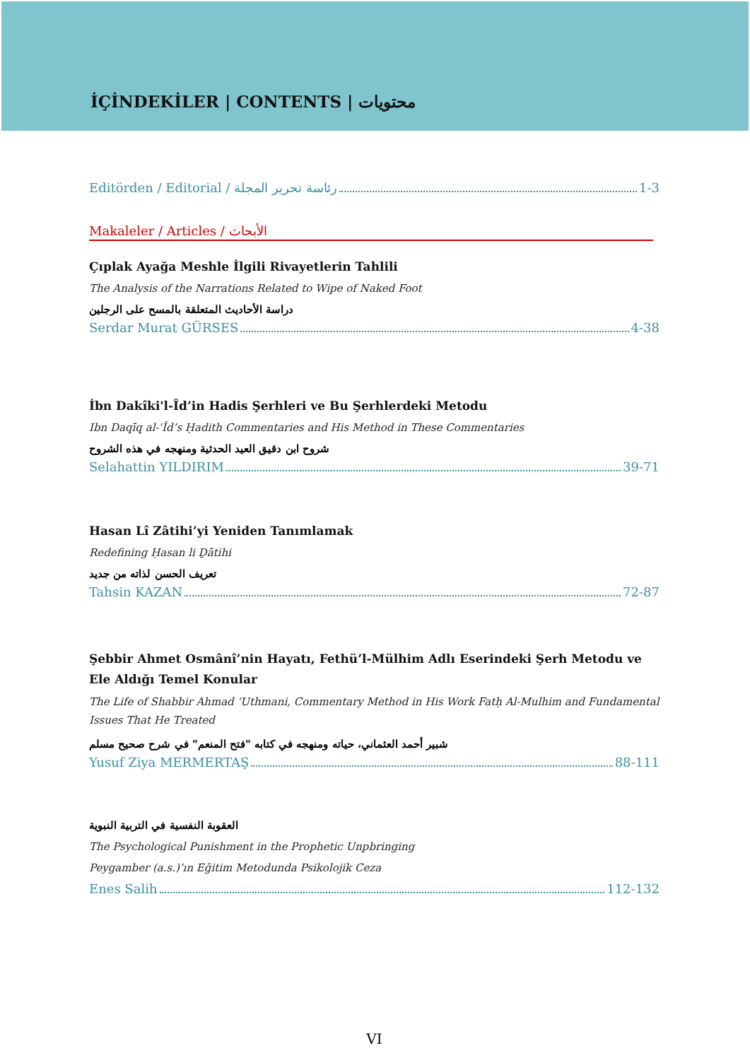İÇİNDEKİLER | CONTENTS | محتويات
Editörden / Editorial / رئاسة تحرير المجلة 1-3
Makaleler / Articles / الأبحاث
Çıplak Ayağa Meshle İlgili Rivayetlerin Tahlili
The Analysis of the Narrations Related to Wipe of Naked Foot
دراسة الأحاديث المتعلقة بالمسح على الرجلين
Serdar Murat GÜRSES 4-38
İbn Dakîki'l-Îd’in Hadis Şerhleri ve Bu Şerhlerdeki Metodu
Ibn Daqīq al-ʿĪd’s Ḥadith Commentaries and His Method in These Commentaries
شروح ابن دقيق العيد الحدثية ومنهجه في هذه الشروح
Selahattin YILDIRIM 39-71
Hasan Lî Zâtihi’yi Yeniden Tanımlamak
Redefining Ḥasan li Ḏātihi
تعريف الحسن لذاته من جديد
Tahsin KAZAN 72-87
Şebbir Ahmet Osmânî’nin Hayatı, Fethü’l-Mülhim Adlı Eserindeki Şerh Metodu ve Ele Aldığı Temel Konular
The Life of Shabbir Ahmad ‘Uthmani, Commentary Method in His Work Fatḥ Al-Mulhim and Fundamental Issues That He Treated
شبير أحمد العثماني، حياته ومنهجه في كتابه "فتح المنعم" في شرح صحيح مسلم
Yusuf Ziya MERMERTAŞ 88-111
العقوبة النفسية في التربية النبوية
The Psychological Punishment in the Prophetic Unpbringing
Peygamber (a.s.)’ın Eğitim Metodunda Psikolojik Ceza
Enes Salih 112-132
VI